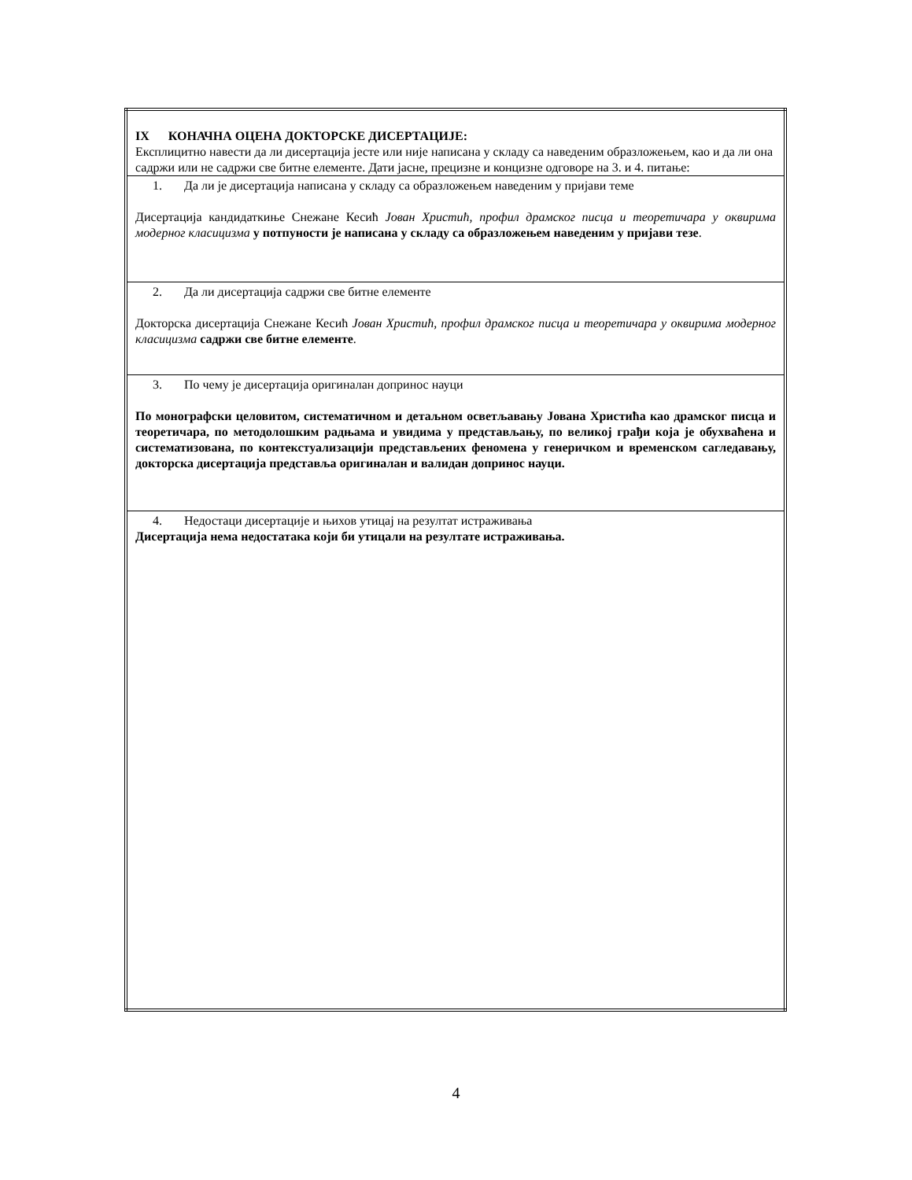| IX КОНАЧНА ОЦЕНА ДОКТОРСКЕ ДИСЕРТАЦИЈЕ: Експлицитно навести да ли дисертација јесте или није написана у складу са наведеним образложењем, као и да ли она садржи или не садржи све битне елементе. Дати јасне, прецизне и концизне одговоре на 3. и 4. питање: |
| 1. Да ли је дисертација написана у складу са образложењем наведеним у пријави теме Дисертација кандидаткиње Снежане Кесић Јован Христић, профил драмског писца и теоретичара у оквирима модерног класицизма у потпуности је написана у складу са образложењем наведеним у пријави тезе . |
| 2. Да ли дисертација садржи све битне елементе Докторска дисертација Снежане Кесић Јован Христић, профил драмског писца и теоретичара у оквирима модерног класицизма садржи све битне елементе . |
| 3. По чему је дисертација оригиналан допринос науци По монографски целовитом, систематичном и детаљном осветљавању Јована Христића као драмског писца и теоретичара, по методолошким радњама и увидима у представљању, по великој грађи која је обухваћена и систематизована, по контекстуализацији представљених феномена у генеричком и временском сагледавању, докторска дисертација представља оригиналан и валидан допринос науци. |
| 4. Недостаци дисертације и њихов утицај на резултат истраживања Дисертација нема недостатака који би утицали на резултате истраживања. |
4